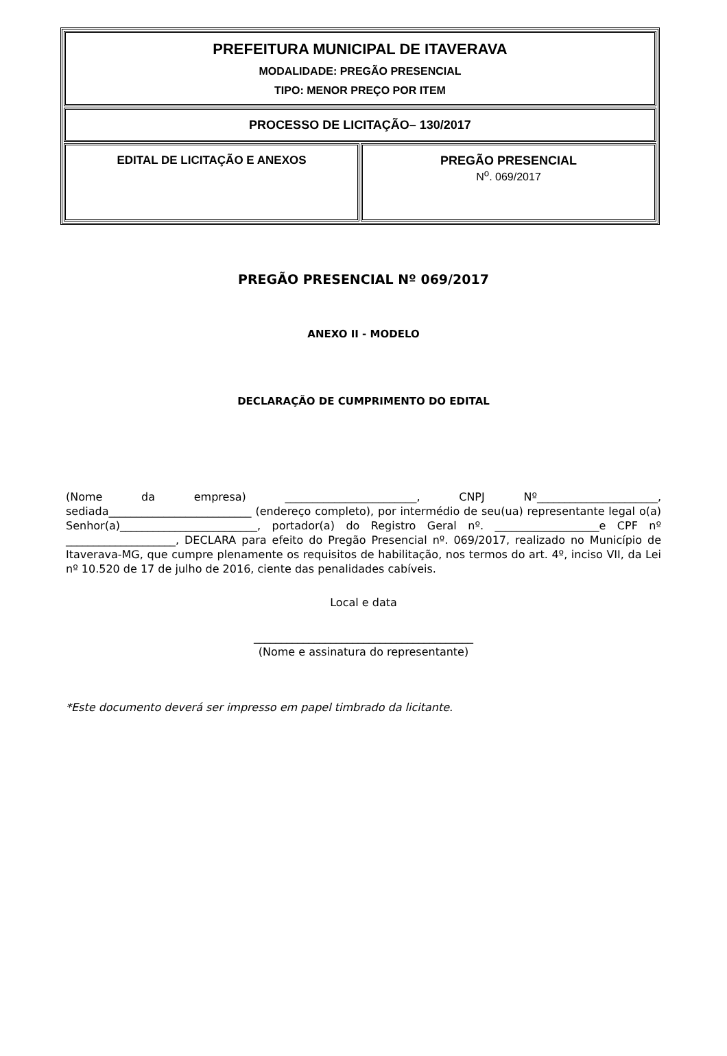| PREFEITURA MUNICIPAL DE ITAVERAVA MODALIDADE: PREGÃO PRESENCIAL TIPO: MENOR PREÇO POR ITEM | |
| PROCESSO DE LICITAÇÃO– 130/2017 | |
| EDITAL DE LICITAÇÃO E ANEXOS | PREGÃO PRESENCIAL N<sup>o</sup>. 069/2017 |
PREGÃO PRESENCIAL Nº 069/2017
ANEXO II - MODELO
DECLARAÇÃO DE CUMPRIMENTO DO EDITAL
(Nome da empresa) ________________________, CNPJ Nº______________________, sediada__________________________ (endereço completo), por intermédio de seu(ua) representante legal o(a) Senhor(a)_________________________, portador(a) do Registro Geral nº. ___________________e CPF nº ____________________, DECLARA para efeito do Pregão Presencial nº. 069/2017, realizado no Município de Itaverava-MG, que cumpre plenamente os requisitos de habilitação, nos termos do art. 4º, inciso VII, da Lei nº 10.520 de 17 de julho de 2016, ciente das penalidades cabíveis.
Local e data
________________________________________
(Nome e assinatura do representante)
*Este documento deverá ser impresso em papel timbrado da licitante.